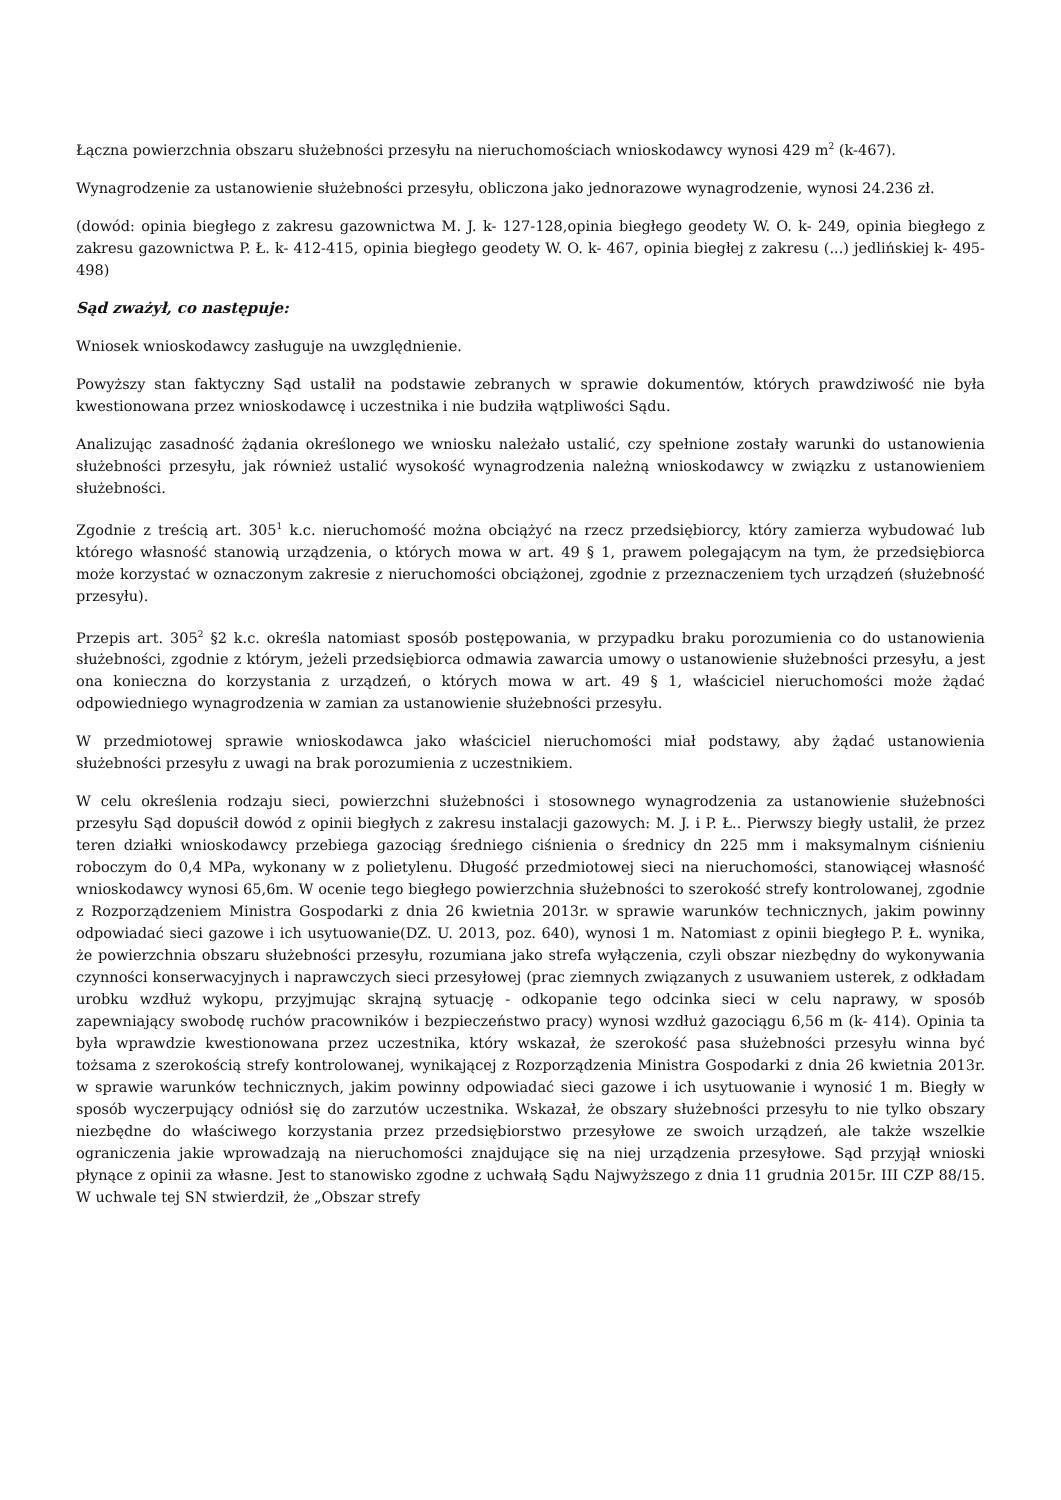Łączna powierzchnia obszaru służebności przesyłu na nieruchomościach wnioskodawcy wynosi 429 m<sup>2</sup> (k-467).
Wynagrodzenie za ustanowienie służebności przesyłu, obliczona jako jednorazowe wynagrodzenie, wynosi 24.236 zł.
(dowód: opinia biegłego z zakresu gazownictwa M. J. k- 127-128,opinia biegłego geodety W. O. k- 249, opinia biegłego z zakresu gazownictwa P. Ł. k- 412-415, opinia biegłego geodety W. O. k- 467, opinia biegłej z zakresu (...) jedlińskiej k- 495-498)
Sąd zważył, co następuje:
Wniosek wnioskodawcy zasługuje na uwzględnienie.
Powyższy stan faktyczny Sąd ustalił na podstawie zebranych w sprawie dokumentów, których prawdziwość nie była kwestionowana przez wnioskodawcę i uczestnika i nie budziła wątpliwości Sądu.
Analizując zasadność żądania określonego we wniosku należało ustalić, czy spełnione zostały warunki do ustanowienia służebności przesyłu, jak również ustalić wysokość wynagrodzenia należną wnioskodawcy w związku z ustanowieniem służebności.
Zgodnie z treścią art. 305<sup>1</sup> k.c. nieruchomość można obciążyć na rzecz przedsiębiorcy, który zamierza wybudować lub którego własność stanowią urządzenia, o których mowa w art. 49 § 1, prawem polegającym na tym, że przedsiębiorca może korzystać w oznaczonym zakresie z nieruchomości obciążonej, zgodnie z przeznaczeniem tych urządzeń (służebność przesyłu).
Przepis art. 305<sup>2</sup> §2 k.c. określa natomiast sposób postępowania, w przypadku braku porozumienia co do ustanowienia służebności, zgodnie z którym, jeżeli przedsiębiorca odmawia zawarcia umowy o ustanowienie służebności przesyłu, a jest ona konieczna do korzystania z urządzeń, o których mowa w art. 49 § 1, właściciel nieruchomości może żądać odpowiedniego wynagrodzenia w zamian za ustanowienie służebności przesyłu.
W przedmiotowej sprawie wnioskodawca jako właściciel nieruchomości miał podstawy, aby żądać ustanowienia służebności przesyłu z uwagi na brak porozumienia z uczestnikiem.
W celu określenia rodzaju sieci, powierzchni służebności i stosownego wynagrodzenia za ustanowienie służebności przesyłu Sąd dopuścił dowód z opinii biegłych z zakresu instalacji gazowych: M. J. i P. Ł.. Pierwszy biegły ustalił, że przez teren działki wnioskodawcy przebiega gazociąg średniego ciśnienia o średnicy dn 225 mm i maksymalnym ciśnieniu roboczym do 0,4 MPa, wykonany w z polietylenu. Długość przedmiotowej sieci na nieruchomości, stanowiącej własność wnioskodawcy wynosi 65,6m. W ocenie tego biegłego powierzchnia służebności to szerokość strefy kontrolowanej, zgodnie z Rozporządzeniem Ministra Gospodarki z dnia 26 kwietnia 2013r. w sprawie warunków technicznych, jakim powinny odpowiadać sieci gazowe i ich usytuowanie(DZ. U. 2013, poz. 640), wynosi 1 m. Natomiast z opinii biegłego P. Ł. wynika, że powierzchnia obszaru służebności przesyłu, rozumiana jako strefa wyłączenia, czyli obszar niezbędny do wykonywania czynności konserwacyjnych i naprawczych sieci przesyłowej (prac ziemnych związanych z usuwaniem usterek, z odkładam urobku wzdłuż wykopu, przyjmując skrajną sytuację - odkopanie tego odcinka sieci w celu naprawy, w sposób zapewniający swobodę ruchów pracowników i bezpieczeństwo pracy) wynosi wzdłuż gazociągu 6,56 m (k- 414). Opinia ta była wprawdzie kwestionowana przez uczestnika, który wskazał, że szerokość pasa służebności przesyłu winna być tożsama z szerokością strefy kontrolowanej, wynikającej z Rozporządzenia Ministra Gospodarki z dnia 26 kwietnia 2013r. w sprawie warunków technicznych, jakim powinny odpowiadać sieci gazowe i ich usytuowanie i wynosić 1 m. Biegły w sposób wyczerpujący odniósł się do zarzutów uczestnika. Wskazał, że obszary służebności przesyłu to nie tylko obszary niezbędne do właściwego korzystania przez przedsiębiorstwo przesyłowe ze swoich urządzeń, ale także wszelkie ograniczenia jakie wprowadzają na nieruchomości znajdujące się na niej urządzenia przesyłowe. Sąd przyjął wnioski płynące z opinii za własne. Jest to stanowisko zgodne z uchwałą Sądu Najwyższego z dnia 11 grudnia 2015r. III CZP 88/15. W uchwale tej SN stwierdził, że „Obszar strefy